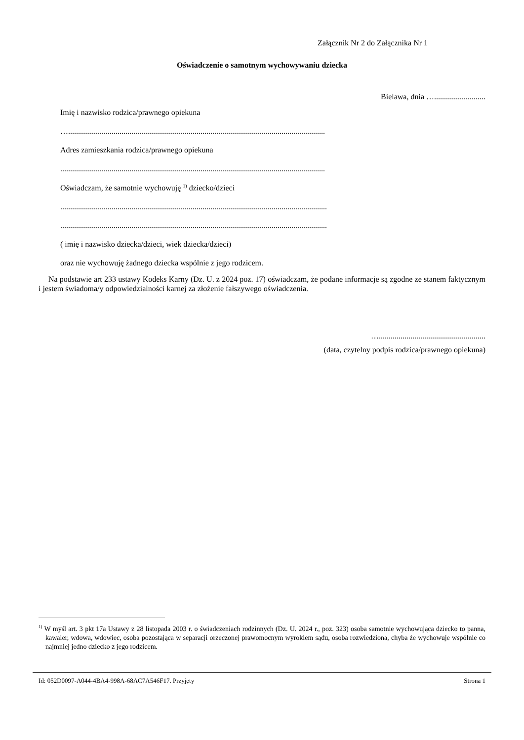Załącznik Nr 2 do Załącznika Nr 1
Oświadczenie o samotnym wychowywaniu dziecka
Bielawa, dnia …..........................
Imię i nazwisko rodzica/prawnego opiekuna
…..................................................................................................................................
Adres zamieszkania rodzica/prawnego opiekuna
......................................................................................................................................
Oświadczam, że samotnie wychowuję <sup>1)</sup> dziecko/dzieci
.......................................................................................................................................
.......................................................................................................................................
( imię i nazwisko dziecka/dzieci, wiek dziecka/dzieci)
oraz nie wychowuję żadnego dziecka wspólnie z jego rodzicem.
Na podstawie art 233 ustawy Kodeks Karny (Dz. U. z 2024 poz. 17) oświadczam, że podane informacje są zgodne ze stanem faktycznym i jestem świadoma/y odpowiedzialności karnej za złożenie fałszywego oświadczenia.
…......................................................
(data, czytelny podpis rodzica/prawnego opiekuna)
<sup>1)</sup> W myśl art. 3 pkt 17a Ustawy z 28 listopada 2003 r. o świadczeniach rodzinnych (Dz. U. 2024 r., poz. 323) osoba samotnie wychowująca dziecko to panna, kawaler, wdowa, wdowiec, osoba pozostająca w separacji orzeczonej prawomocnym wyrokiem sądu, osoba rozwiedziona, chyba że wychowuje wspólnie co najmniej jedno dziecko z jego rodzicem.
Id: 052D0097-A044-4BA4-998A-68AC7A546F17. Przyjęty Strona 1